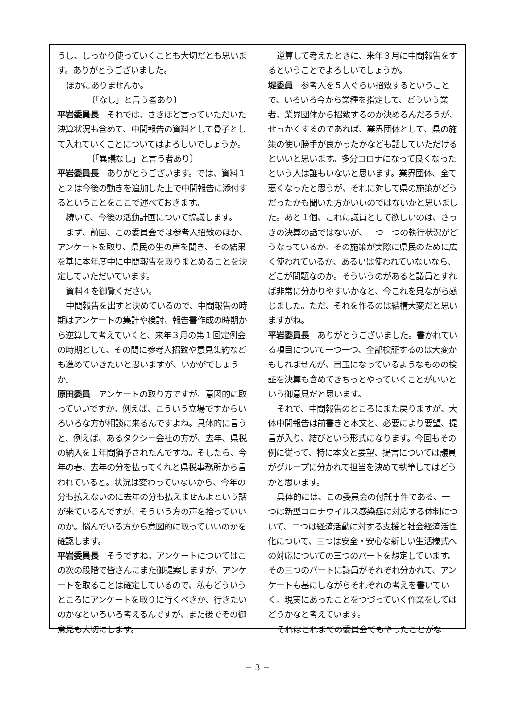うし、しっかり使っていくことも大切だとも思います。ありがとうございました。
ほかにありませんか。
〔「なし」と言う者あり〕
平岩委員長　それでは、さきほど言っていただいた決算状況も含めて、中間報告の資料として骨子として入れていくことについてはよろしいでしょうか。
〔「異議なし」と言う者あり〕
平岩委員長　ありがとうございます。では、資料１と２は今後の動きを追加した上で中間報告に添付するということをここで述べておきます。
続いて、今後の活動計画について協議します。
まず、前回、この委員会では参考人招致のほか、アンケートを取り、県民の生の声を聞き、その結果を基に本年度中に中間報告を取りまとめることを決定していただいています。
資料４を御覧ください。
中間報告を出すと決めているので、中間報告の時期はアンケートの集計や検討、報告書作成の時期から逆算して考えていくと、来年３月の第１回定例会の時期として、その間に参考人招致や意見集約なども進めていきたいと思いますが、いかがでしょうか。
原田委員　アンケートの取り方ですが、意図的に取っていいですか。例えば、こういう立場ですからいろいろな方が相談に来るんですよね。具体的に言うと、例えば、あるタクシー会社の方が、去年、県税の納入を１年間猶予されたんですね。そしたら、今年の春、去年の分を払ってくれと県税事務所から言われていると。状況は変わっていないから、今年の分も払えないのに去年の分も払えませんよという話が来ているんですが、そういう方の声を拾っていいのか。悩んでいる方から意図的に取っていいのかを確認します。
平岩委員長　そうですね。アンケートについてはこの次の段階で皆さんにまた御提案しますが、アンケートを取ることは確定しているので、私もどういうところにアンケートを取りに行くべきか、行きたいのかなといろいろ考えるんですが、また後でその御意見も大切にします。
逆算して考えたときに、来年３月に中間報告をするということでよろしいでしょうか。
堤委員　参考人を５人ぐらい招致するということで、いろいろ今から業種を指定して、どういう業者、業界団体から招致するのか決めるんだろうが、せっかくするのであれば、業界団体として、県の施策の使い勝手が良かったかなども話していただけるといいと思います。多分コロナになって良くなったという人は誰もいないと思います。業界団体、全て悪くなったと思うが、それに対して県の施策がどうだったかも聞いた方がいいのではないかと思いました。あと１個、これに議員として欲しいのは、さっきの決算の話ではないが、一つ一つの執行状況がどうなっているか。その施策が実際に県民のために広く使われているか、あるいは使われていないなら、どこが問題なのか。そういうのがあると議員とすれば非常に分かりやすいかなと、今これを見ながら感じました。ただ、それを作るのは結構大変だと思いますがね。
平岩委員長　ありがとうございました。書かれている項目について一つ一つ、全部検証するのは大変かもしれませんが、目玉になっているようなものの検証を決算も含めてきちっとやっていくことがいいという御意見だと思います。
それで、中間報告のところにまた戻りますが、大体中間報告は前書きと本文と、必要により要望、提言が入り、結びという形式になります。今回もその例に従って、特に本文と要望、提言については議員がグループに分かれて担当を決めて執筆してはどうかと思います。
具体的には、この委員会の付託事件である、一つは新型コロナウイルス感染症に対応する体制について、二つは経済活動に対する支援と社会経済活性化について、三つは安全・安心な新しい生活様式への対応についての三つのパートを想定しています。その三つのパートに議員がそれぞれ分かれて、アンケートも基にしながらそれぞれの考えを書いていく。現実にあったことをつづっていく作業をしてはどうかなと考えています。
それはこれまでの委員会でもやったことがな
－ 3 －